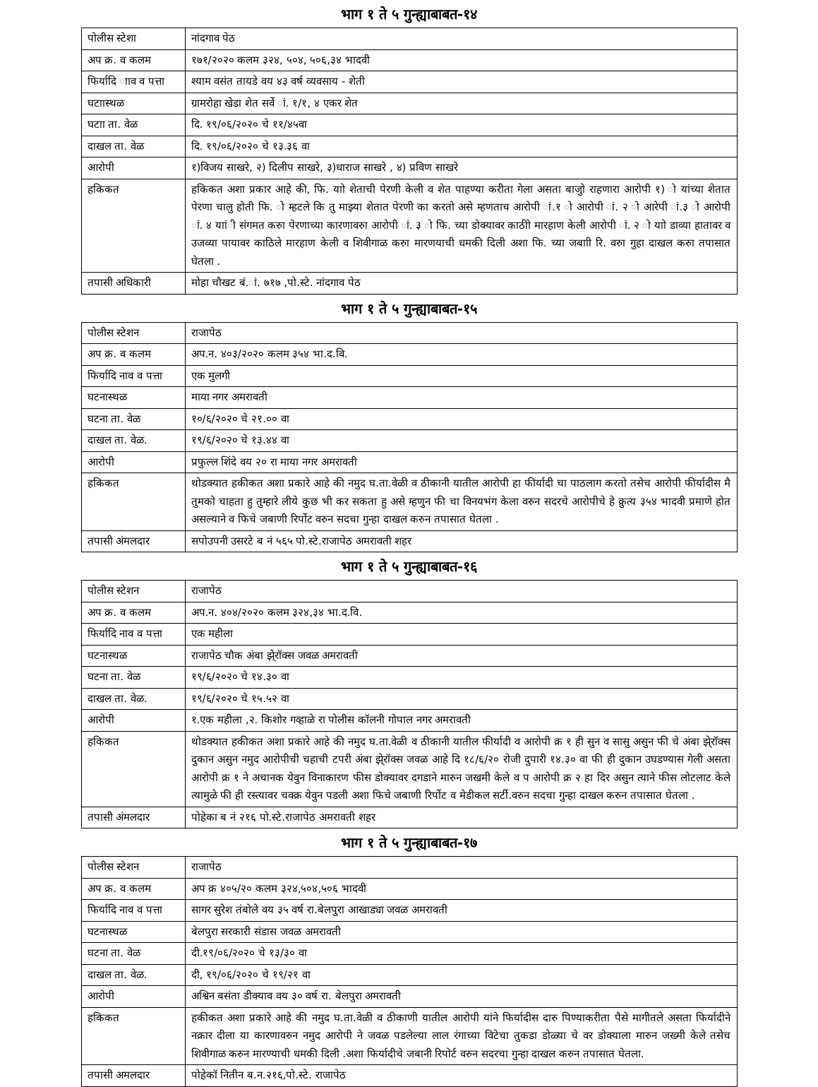भाग १ ते ५ गुन्ह्याबाबत-१४
| पोलीस स्टेशा | नांदगाव पेठ |
| अप क्र. व कलम | १७१/२०२० कलम ३२४, ५०४, ५०६,३४ भादवी |
| फिर्यादि ााव व पत्ता | श्याम वसंत तायडे वय ४३ वर्ष व्यवसाय - शेती |
| घटाास्थळ | ग्रामरोहा खेडा शेत सर्वे ां. १/१, ४ एकर शेत |
| घटाा ता. वेळ | दि. १९/०६/२०२० चे ११/४५वा |
| दाखल ता. वेळ | दि. १९/०६/२०२० चे १३.३६ वा |
| आरोपी | १)विजय साखरे, २) दिलीप साखरे, ३)धाराज साखरे , ४) प्रविण साखरे |
| हकिकत | हकिकत अशा प्रकार आहे की, फि. याो शेताची पेरणी केली व शेत पाहण्या करीता गेला असता बाजुो राहणारा आरोपी १) ो यांच्या शेतात पेरणा चालु होती फि. ो म्हटले कि तु माझ्या शेतात पेरणी का करतो असे म्हणताच आरोपी ां.१ ो आरोपी ां. २ ो आरेपी ां.३ ो आरोपी ां. ४ याांी संगमत करुा पेरणाच्या कारणावरुा आरोपी ां. ३ ो फि. च्या डोक्यावर काठीाे मारहाण केली आरोपी ां. २ ो याो डाव्या हातावर व उजव्या पायावर काठिले मारहाण केली व शिवीगाळ करुा मारणयाची धमकी दिली अशा फि. च्या जबााी रि. वरुा गुहा दाखल करुा तपासात घेतला . |
| तपासी अधिकारी | मोहा चौखट बं.ां. ७१७ ,पो.स्टे. नांदगाव पेठ |
भाग १ ते ५ गुन्ह्याबाबत-१५
| पोलीस स्टेशन | राजापेठ |
| अप क्र. व कलम | अप.न. ४०३/२०२० कलम ३५४ भा.द.वि. |
| फिर्यादि नाव व पत्ता | एक मुलगी |
| घटनास्थळ | माया नगर अमरावती |
| घटना ता. वेळ | १०/६/२०२० चे २१.०० वा |
| दाखल ता. वेळ. | १९/६/२०२० चे १३.४४ वा |
| आरोपी | प्रफुल्ल शिंदे वय २० रा माया नगर अमरावती |
| हकिकत | थोडक्यात हकीकत अशा प्रकारे आहे की नमुद घ.ता.वेळी व ठीकानी यातील आरोपी हा फीर्यादी चा पाठलाग करतो तसेच आरोपी फीर्यादीस मै तुमको चाहता हु तुम्हारे लीये कुछ भी कर सकता हु असे म्हणुन फी चा विनयभंग केला वरुन सदरचे आरोपीचे हे क्रुत्य ३५४ भादवी प्रमाणे होत असल्याने व फिचे जबाणी रिर्पोट वरुन सदचा गुन्हा दाखल करुन तपासात घेतला . |
| तपासी अंमलदार | सपोउपनी उसरटे ब नं ५६५ पो.स्टे.राजापेठ अमरावती शहर |
भाग १ ते ५ गुन्ह्याबाबत-१६
| पोलीस स्टेशन | राजापेठ |
| अप क्र. व कलम | अप.न. ४०४/२०२० कलम ३२४,३४ भा.द.वि. |
| फिर्यादि नाव व पत्ता | एक महीला |
| घटनास्थळ | राजापेठ चौक अंबा झे्रॉक्स जवळ अमरावती |
| घटना ता. वेळ | १९/६/२०२० चे १४.३० वा |
| दाखल ता. वेळ. | १९/६/२०२० चे १५.५२ वा |
| आरोपी | १.एक महीला ,२. किशोर गव्हाळे रा पोलीस कॉलनी गोपाल नगर अमरावती |
| हकिकत | थोडक्यात हकीकत अशा प्रकारे आहे की नमुद घ.ता.वेळी व ठीकानी यातील फीर्यादी व आरोपी क्र १ ही सुन व सासु असुन फी चे अंबा झे्रॉक्स दुकान असुन नमुद आरोपीची चहाची टपरी अंबा झे्रॉक्स जवळ आहे दि १८/६/२० रोजी दुपारी १४.३० वा फी ही दुकान उघडण्यास गेली असता आरोपी क्र १ ने अचानक येवुन विनाकारण फीस डोक्यावर दगडाने मारुन जखमी केले व प आरोपी क्र २ हा दिर असुन त्याने फीस लोटलाट केले त्यामुळे फी ही रस्त्यावर चक्क्र येवुन पडली अशा फिचे जबाणी रिर्पोट व मेडीकल सर्टी.वरुन सदचा गुन्हा दाखल करुन तपासात घेतला . |
| तपासी अंमलदार | पोहेका ब नं २१६ पो.स्टे.राजापेठ अमरावती शहर |
भाग १ ते ५ गुन्ह्याबाबत-१७
| पोलीस स्टेशन | राजापेठ |
| अप क्र. व कलम | अप क्र ४०५/२० कलम ३२४,५०४,५०६ भादवी |
| फिर्यादि नाव व पत्ता | सागर सुरेश तंबोले वय ३५ वर्ष रा.बेलपुरा आखाड्या जवळ अमरावती |
| घटनास्थळ | बेलपुरा सरकारी संडास जवळ अमरावती |
| घटना ता. वेळ | दी.१९/०६/२०२० चे १३/३० वा |
| दाखल ता. वेळ. | दी, १९/०६/२०२० चे १९/२१ वा |
| आरोपी | अश्विन बसंता डीक्याव वय ३० वर्ष रा. बेलपुरा अमरावती |
| हकिकत | हकीकत अशा प्रकारे आहे की नमुद घ.ता.वेळी व ठीकाणी यातील आरोपी यांने फिर्यादीस दारु पिण्याकरीता पैसे मागीतले असता फिर्यादीने नक्रार दीला या कारणावरुन नमुद आरोपी ने जवळ पडलेल्या लाल रंगाच्या विटेचा तुकडा डोळ्या चे वर डोक्याला मारुन जख्मी केले तसेच शिवीगाळ करुन मारण्याची धमकी दिली .अशा फिर्यादीचे जबानी रिपोर्ट वरुन सदरचा गुन्हा दाखल करुन तपासात घेतला. |
| तपासी अमलदार | पोहेकॉ नितीन ब.न.२१६,पो.स्टे. राजापेठ |